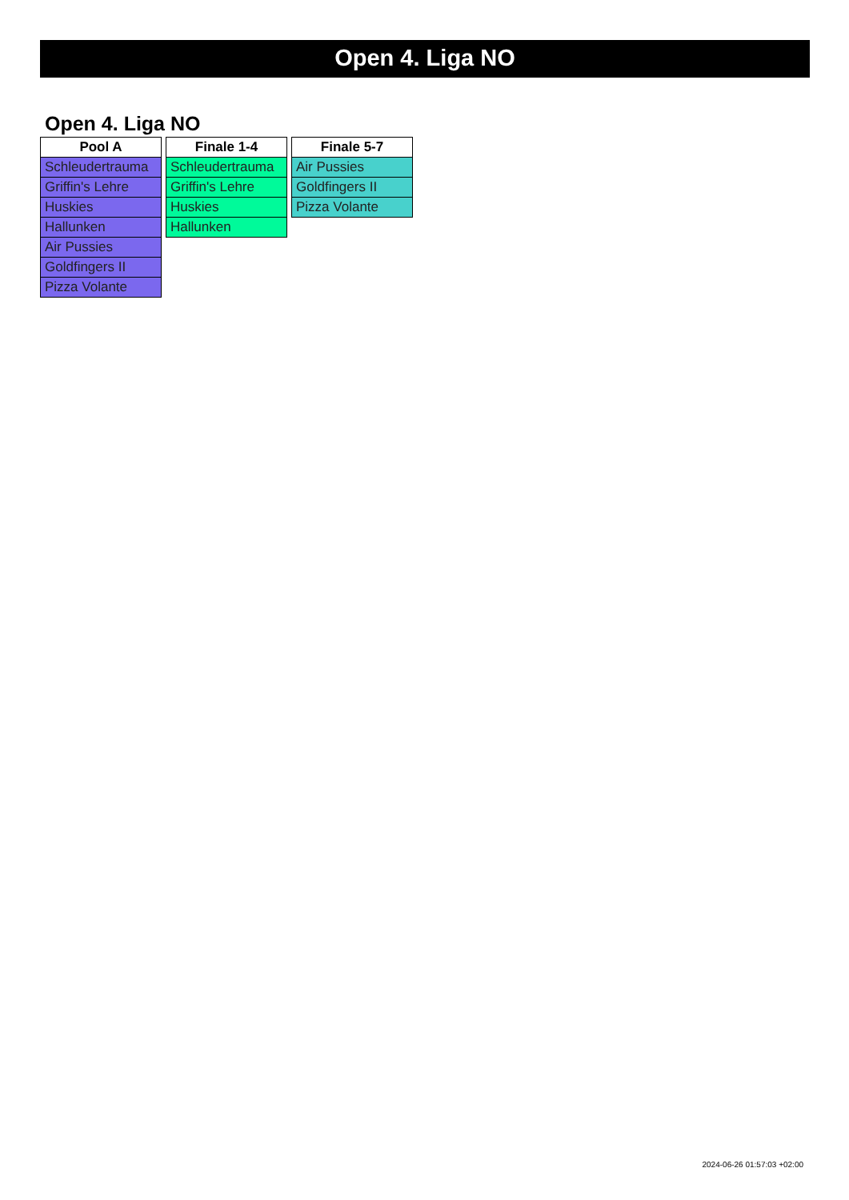Open 4. Liga NO
Open 4. Liga NO
| Pool A |
| --- |
| Schleudertrauma |
| Griffin's Lehre |
| Huskies |
| Hallunken |
| Air Pussies |
| Goldfingers II |
| Pizza Volante |
| Finale 1-4 |
| --- |
| Schleudertrauma |
| Griffin's Lehre |
| Huskies |
| Hallunken |
| Finale 5-7 |
| --- |
| Air Pussies |
| Goldfingers II |
| Pizza Volante |
2024-06-26 01:57:03 +02:00